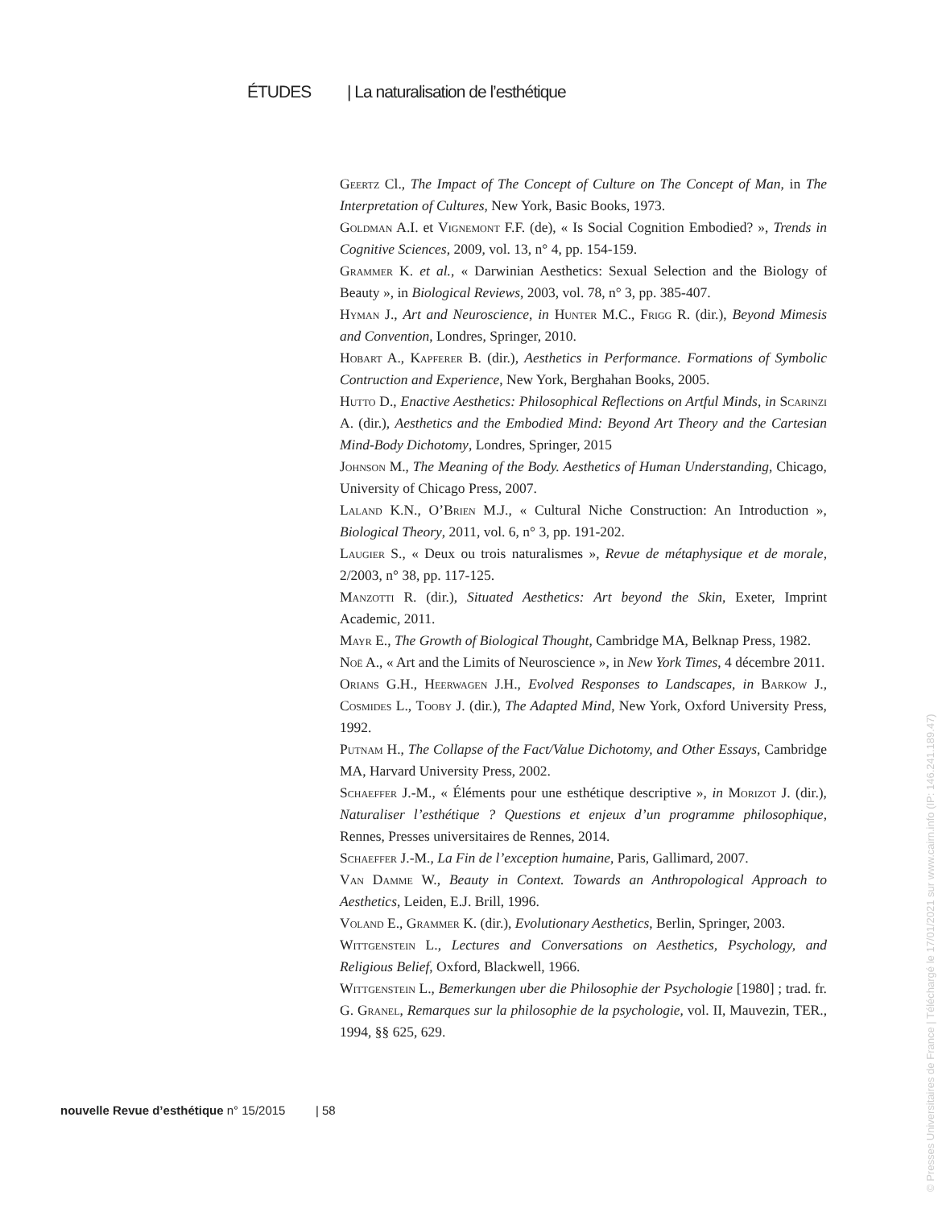ÉTUDES | La naturalisation de l’esthétique
Geertz Cl., The Impact of The Concept of Culture on The Concept of Man, in The Interpretation of Cultures, New York, Basic Books, 1973.
Goldman A.I. et Vignemont F.F. (de), « Is Social Cognition Embodied? », Trends in Cognitive Sciences, 2009, vol. 13, n° 4, pp. 154-159.
Grammer K. et al., « Darwinian Aesthetics: Sexual Selection and the Biology of Beauty », in Biological Reviews, 2003, vol. 78, n° 3, pp. 385-407.
Hyman J., Art and Neuroscience, in Hunter M.C., Frigg R. (dir.), Beyond Mimesis and Convention, Londres, Springer, 2010.
Hobart A., Kapferer B. (dir.), Aesthetics in Performance. Formations of Symbolic Contruction and Experience, New York, Berghahan Books, 2005.
Hutto D., Enactive Aesthetics: Philosophical Reflections on Artful Minds, in Scarinzi A. (dir.), Aesthetics and the Embodied Mind: Beyond Art Theory and the Cartesian Mind-Body Dichotomy, Londres, Springer, 2015
Johnson M., The Meaning of the Body. Aesthetics of Human Understanding, Chicago, University of Chicago Press, 2007.
Laland K.N., O’Brien M.J., « Cultural Niche Construction: An Introduction », Biological Theory, 2011, vol. 6, n° 3, pp. 191-202.
Laugier S., « Deux ou trois naturalismes », Revue de métaphysique et de morale, 2/2003, n° 38, pp. 117-125.
Manzotti R. (dir.), Situated Aesthetics: Art beyond the Skin, Exeter, Imprint Academic, 2011.
Mayr E., The Growth of Biological Thought, Cambridge MA, Belknap Press, 1982.
Noë A., « Art and the Limits of Neuroscience », in New York Times, 4 décembre 2011.
Orians G.H., Heerwagen J.H., Evolved Responses to Landscapes, in Barkow J., Cosmides L., Tooby J. (dir.), The Adapted Mind, New York, Oxford University Press, 1992.
Putnam H., The Collapse of the Fact/Value Dichotomy, and Other Essays, Cambridge MA, Harvard University Press, 2002.
Schaeffer J.-M., « Éléments pour une esthétique descriptive », in Morizot J. (dir.), Naturaliser l’esthétique ? Questions et enjeux d’un programme philosophique, Rennes, Presses universitaires de Rennes, 2014.
Schaeffer J.-M., La Fin de l’exception humaine, Paris, Gallimard, 2007.
Van Damme W., Beauty in Context. Towards an Anthropological Approach to Aesthetics, Leiden, E.J. Brill, 1996.
Voland E., Grammer K. (dir.), Evolutionary Aesthetics, Berlin, Springer, 2003.
Wittgenstein L., Lectures and Conversations on Aesthetics, Psychology, and Religious Belief, Oxford, Blackwell, 1966.
Wittgenstein L., Bemerkungen uber die Philosophie der Psychologie [1980] ; trad. fr. G. Granel, Remarques sur la philosophie de la psychologie, vol. II, Mauvezin, TER., 1994, §§ 625, 629.
nouvelle Revue d’esthétique n° 15/2015 | 58
© Presses Universitaires de France | Téléchargé le 17/01/2021 sur www.cairn.info (IP: 146.241.189.47)